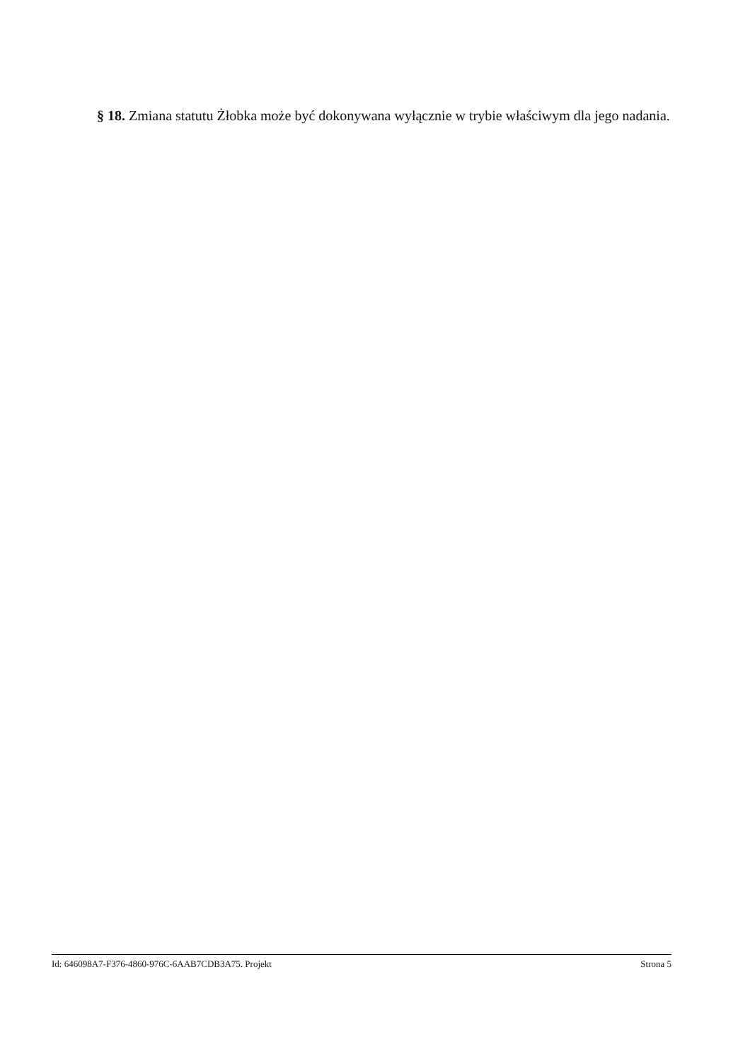§ 18. Zmiana statutu Żłobka może być dokonywana wyłącznie w trybie właściwym dla jego nadania.
Id: 646098A7-F376-4860-976C-6AAB7CDB3A75. Projekt Strona 5